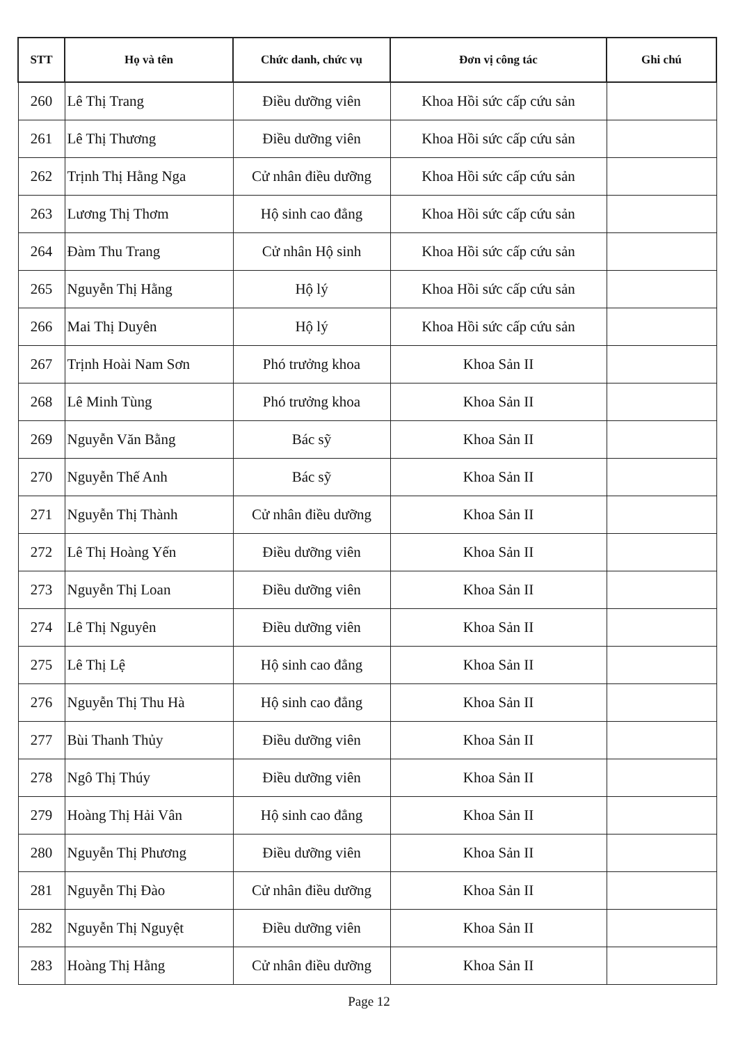| STT | Họ và tên | Chức danh, chức vụ | Đơn vị công tác | Ghi chú |
| --- | --- | --- | --- | --- |
| 260 | Lê Thị Trang | Điều dưỡng viên | Khoa Hồi sức cấp cứu sản | |
| 261 | Lê Thị Thương | Điều dưỡng viên | Khoa Hồi sức cấp cứu sản | |
| 262 | Trịnh Thị Hằng Nga | Cử nhân điều dưỡng | Khoa Hồi sức cấp cứu sản | |
| 263 | Lương Thị Thơm | Hộ sinh cao đẳng | Khoa Hồi sức cấp cứu sản | |
| 264 | Đàm Thu Trang | Cử nhân Hộ sinh | Khoa Hồi sức cấp cứu sản | |
| 265 | Nguyễn Thị Hằng | Hộ lý | Khoa Hồi sức cấp cứu sản | |
| 266 | Mai Thị Duyên | Hộ lý | Khoa Hồi sức cấp cứu sản | |
| 267 | Trịnh Hoài Nam Sơn | Phó trưởng khoa | Khoa Sản II | |
| 268 | Lê Minh Tùng | Phó trưởng khoa | Khoa Sản II | |
| 269 | Nguyễn Văn Bằng | Bác sỹ | Khoa Sản II | |
| 270 | Nguyễn Thế Anh | Bác sỹ | Khoa Sản II | |
| 271 | Nguyễn Thị Thành | Cử nhân điều dưỡng | Khoa Sản II | |
| 272 | Lê Thị Hoàng Yến | Điều dưỡng viên | Khoa Sản II | |
| 273 | Nguyễn Thị Loan | Điều dưỡng viên | Khoa Sản II | |
| 274 | Lê Thị Nguyên | Điều dưỡng viên | Khoa Sản II | |
| 275 | Lê Thị Lệ | Hộ sinh cao đẳng | Khoa Sản II | |
| 276 | Nguyễn Thị Thu Hà | Hộ sinh cao đẳng | Khoa Sản II | |
| 277 | Bùi Thanh Thủy | Điều dưỡng viên | Khoa Sản II | |
| 278 | Ngô Thị Thúy | Điều dưỡng viên | Khoa Sản II | |
| 279 | Hoàng Thị Hải Vân | Hộ sinh cao đẳng | Khoa Sản II | |
| 280 | Nguyễn Thị Phương | Điều dưỡng viên | Khoa Sản II | |
| 281 | Nguyễn Thị Đào | Cử nhân điều dưỡng | Khoa Sản II | |
| 282 | Nguyễn Thị Nguyệt | Điều dưỡng viên | Khoa Sản II | |
| 283 | Hoàng Thị Hằng | Cử nhân điều dưỡng | Khoa Sản II | |
Page 12